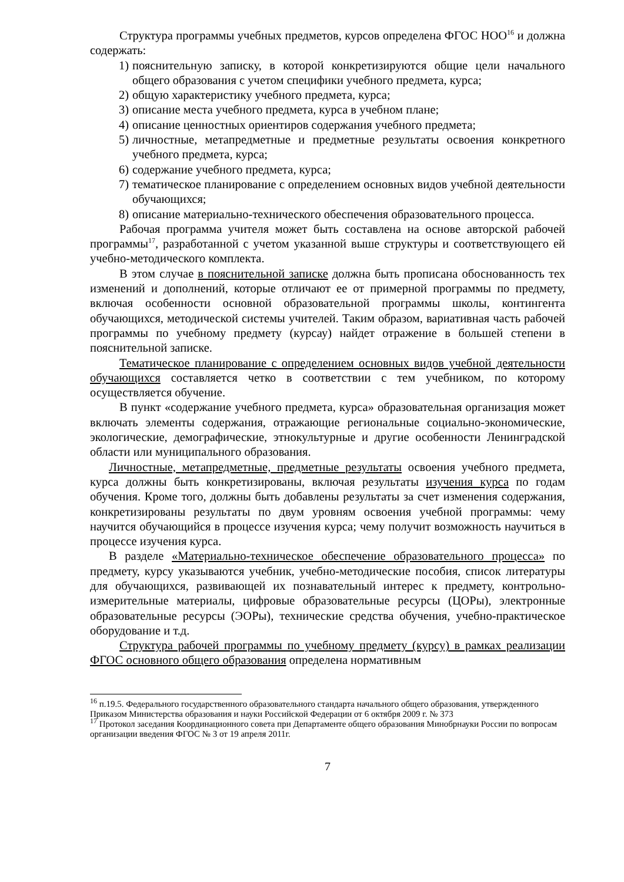Структура программы учебных предметов, курсов определена ФГОС НОО<sup>16</sup> и должна содержать:
1) пояснительную записку, в которой конкретизируются общие цели начального общего образования с учетом специфики учебного предмета, курса;
2) общую характеристику учебного предмета, курса;
3) описание места учебного предмета, курса в учебном плане;
4) описание ценностных ориентиров содержания учебного предмета;
5) личностные, метапредметные и предметные результаты освоения конкретного учебного предмета, курса;
6) содержание учебного предмета, курса;
7) тематическое планирование с определением основных видов учебной деятельности обучающихся;
8) описание материально-технического обеспечения образовательного процесса.
Рабочая программа учителя может быть составлена на основе авторской рабочей программы<sup>17</sup>, разработанной с учетом указанной выше структуры и соответствующего ей учебно-методического комплекта.
В этом случае в пояснительной записке должна быть прописана обоснованность тех изменений и дополнений, которые отличают ее от примерной программы по предмету, включая особенности основной образовательной программы школы, контингента обучающихся, методической системы учителей. Таким образом, вариативная часть рабочей программы по учебному предмету (курсау) найдет отражение в большей степени в пояснительной записке.
Тематическое планирование с определением основных видов учебной деятельности обучающихся составляется четко в соответствии с тем учебником, по которому осуществляется обучение.
В пункт «содержание учебного предмета, курса» образовательная организация может включать элементы содержания, отражающие региональные социально-экономические, экологические, демографические, этнокультурные и другие особенности Ленинградской области или муниципального образования.
Личностные, метапредметные, предметные результаты освоения учебного предмета, курса должны быть конкретизированы, включая результаты изучения курса по годам обучения. Кроме того, должны быть добавлены результаты за счет изменения содержания, конкретизированы результаты по двум уровням освоения учебной программы: чему научится обучающийся в процессе изучения курса; чему получит возможность научиться в процессе изучения курса.
В разделе «Материально-техническое обеспечение образовательного процесса» по предмету, курсу указываются учебник, учебно-методические пособия, список литературы для обучающихся, развивающей их познавательный интерес к предмету, контрольно-измерительные материалы, цифровые образовательные ресурсы (ЦОРы), электронные образовательные ресурсы (ЭОРы), технические средства обучения, учебно-практическое оборудование и т.д.
Структура рабочей программы по учебному предмету (курсу) в рамках реализации ФГОС основного общего образования определена нормативным
<sup>16</sup> п.19.5. Федерального государственного образовательного стандарта начального общего образования, утвержденного Приказом Министерства образования и науки Российской Федерации от 6 октября 2009 г. № 373
<sup>17</sup> Протокол заседания Координационного совета при Департаменте общего образования Минобрнауки России по вопросам организации введения ФГОС № 3 от 19 апреля 2011г.
7